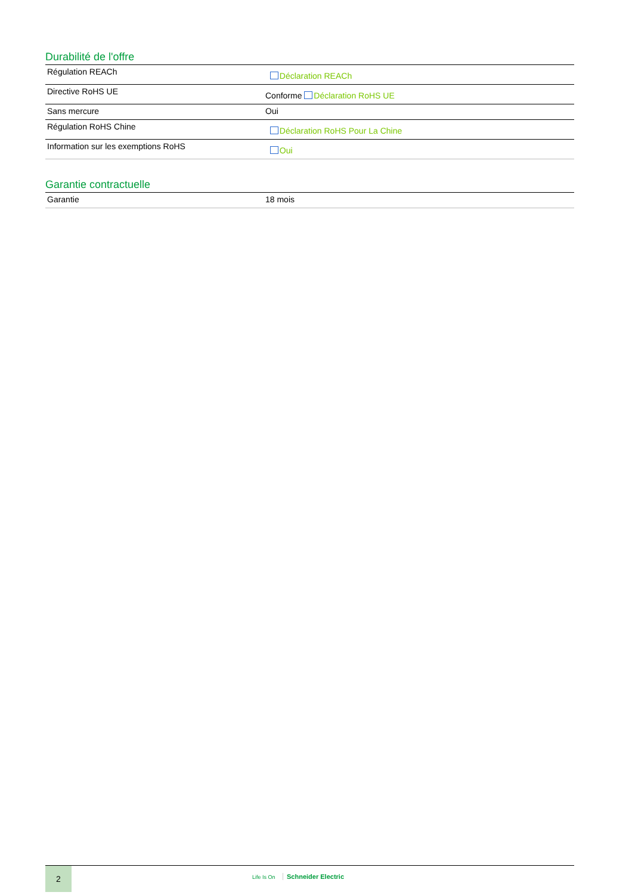Durabilité de l'offre
| Régulation REACh | Déclaration REACh |
| Directive RoHS UE | Conforme Déclaration RoHS UE |
| Sans mercure | Oui |
| Régulation RoHS Chine | Déclaration RoHS Pour La Chine |
| Information sur les exemptions RoHS | Oui |
Garantie contractuelle
| Garantie | 18 mois |
2
Life Is On Schneider Electric